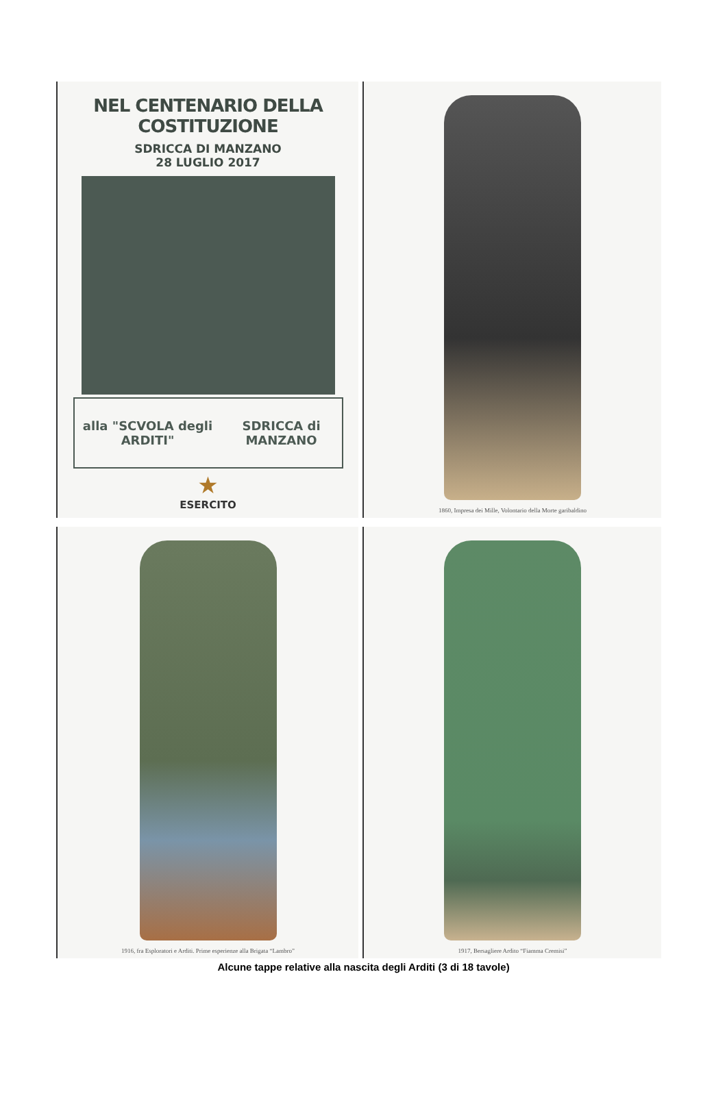NEL CENTENARIO DELLA COSTITUZIONE
SDRICCA DI MANZANO
28 LUGLIO 2017
alla "SCVOLA degli ARDITI" SDRICCA di MANZANO
★
ESERCITO
1860, Impresa dei Mille, Volontario della Morte garibaldino
1916, fra Esploratori e Arditi. Prime esperienze alla Brigata “Lambro”
1917, Bersagliere Ardito “Fiamma Cremisi”
Alcune tappe relative alla nascita degli Arditi (3 di 18 tavole)